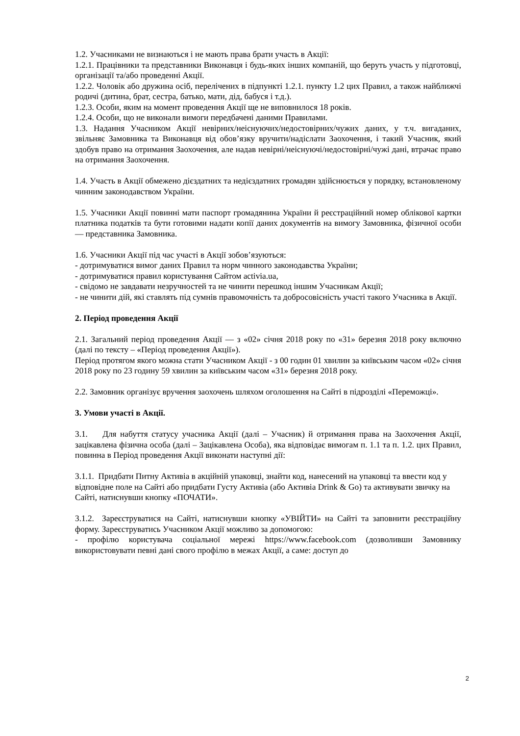1.2. Учасниками не визнаються і не мають права брати участь в Акції:
1.2.1. Працівники та представники Виконавця і будь-яких інших компаній, що беруть участь у підготовці, організації та/або проведенні Акції.
1.2.2. Чоловік або дружина осіб, перелічених в підпункті 1.2.1. пункту 1.2 цих Правил, а також найближчі родичі (дитина, брат, сестра, батько, мати, дід, бабуся і т.д.).
1.2.3. Особи, яким на момент проведення Акції ще не виповнилося 18 років.
1.2.4. Особи, що не виконали вимоги передбачені даними Правилами.
1.3. Надання Учасником Акції невірних/неіснуючих/недостовірних/чужих даних, у т.ч. вигаданих, звільняє Замовника та Виконавця від обов’язку вручити/надіслати Заохочення, і такий Учасник, який здобув право на отримання Заохочення, але надав невірні/неіснуючі/недостовірні/чужі дані, втрачає право на отримання Заохочення.
1.4. Участь в Акції обмежено дієздатних та недієздатних громадян здійснюється у порядку, встановленому чинним законодавством України.
1.5. Учасники Акції повинні мати паспорт громадянина України й реєстраційний номер облікової картки платника податків та бути готовими надати копії даних документів на вимогу Замовника, фізичної особи — представника Замовника.
1.6. Учасники Акції під час участі в Акції зобов’язуються:
- дотримуватися вимог даних Правил та норм чинного законодавства України;
- дотримуватися правил користування Сайтом activia.ua,
- свідомо не завдавати незручностей та не чинити перешкод іншим Учасникам Акції;
- не чинити дій, які ставлять під сумнів правомочність та добросовісність участі такого Учасника в Акції.
2. Період проведення Акції
2.1. Загальний період проведення Акції — з «02» січня 2018 року по «31» березня 2018 року включно (далі по тексту – «Період проведення Акції»).
Період протягом якого можна стати Учасником Акції - з 00 годин 01 хвилин за київським часом «02» січня 2018 року по 23 годину 59 хвилин за київським часом «31» березня 2018 року.
2.2. Замовник організує вручення заохочень шляхом оголошення на Сайті в підрозділі «Переможці».
3. Умови участі в Акції.
3.1. Для набуття статусу учасника Акції (далі – Учасник) й отримання права на Заохочення Акції, зацікавлена фізична особа (далі – Зацікавлена Особа), яка відповідає вимогам п. 1.1 та п. 1.2. цих Правил, повинна в Період проведення Акції виконати наступні дії:
3.1.1. Придбати Питну Активіа в акційній упаковці, знайти код, нанесений на упаковці та ввести код у відповідне поле на Сайті або придбати Густу Активіа (або Активіа Drink & Go) та активувати звичку на Сайті, натиснувши кнопку «ПОЧАТИ».
3.1.2. Зареєструватися на Сайті, натиснувши кнопку «УВІЙТИ» на Сайті та заповнити реєстраційну форму. Зареєструватись Учасником Акції можливо за допомогою:
- профілю користувача соціальної мережі https://www.facebook.com (дозволивши Замовнику використовувати певні дані свого профілю в межах Акції, а саме: доступ до
2